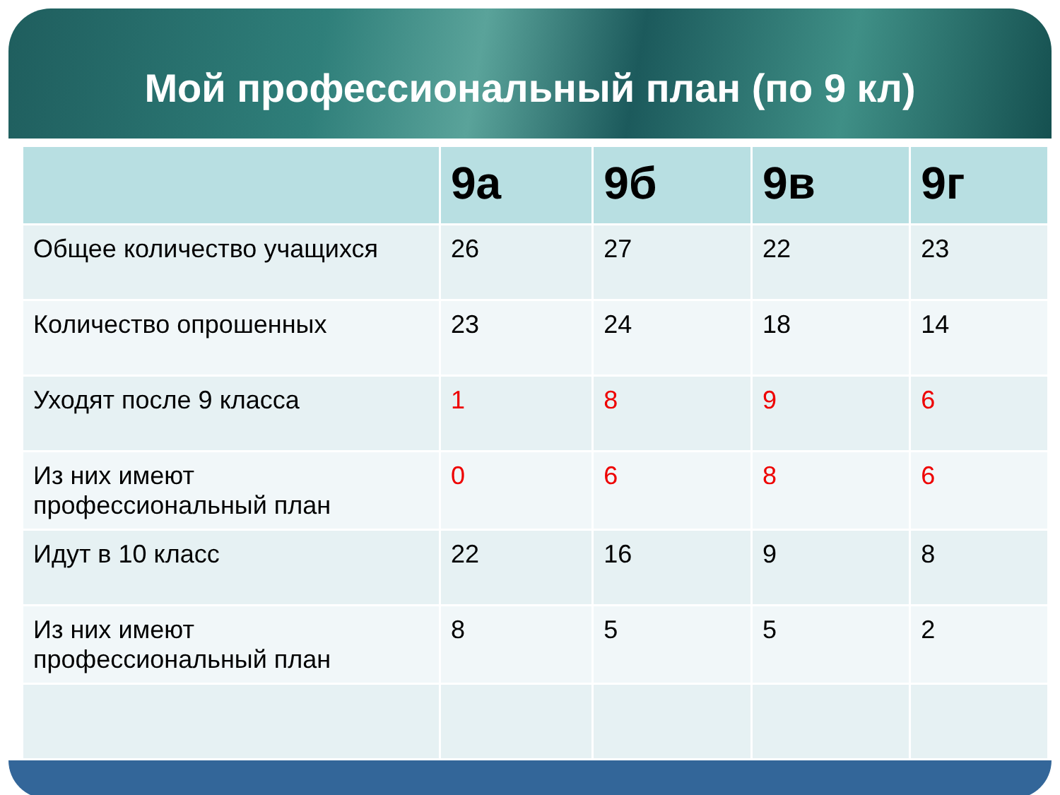Мой профессиональный план (по 9 кл)
| | 9а | 9б | 9в | 9г |
| --- | --- | --- | --- | --- |
| Общее количество учащихся | 26 | 27 | 22 | 23 |
| Количество опрошенных | 23 | 24 | 18 | 14 |
| Уходят после 9 класса | 1 | 8 | 9 | 6 |
| Из них имеют профессиональный план | 0 | 6 | 8 | 6 |
| Идут в 10 класс | 22 | 16 | 9 | 8 |
| Из них имеют профессиональный план | 8 | 5 | 5 | 2 |